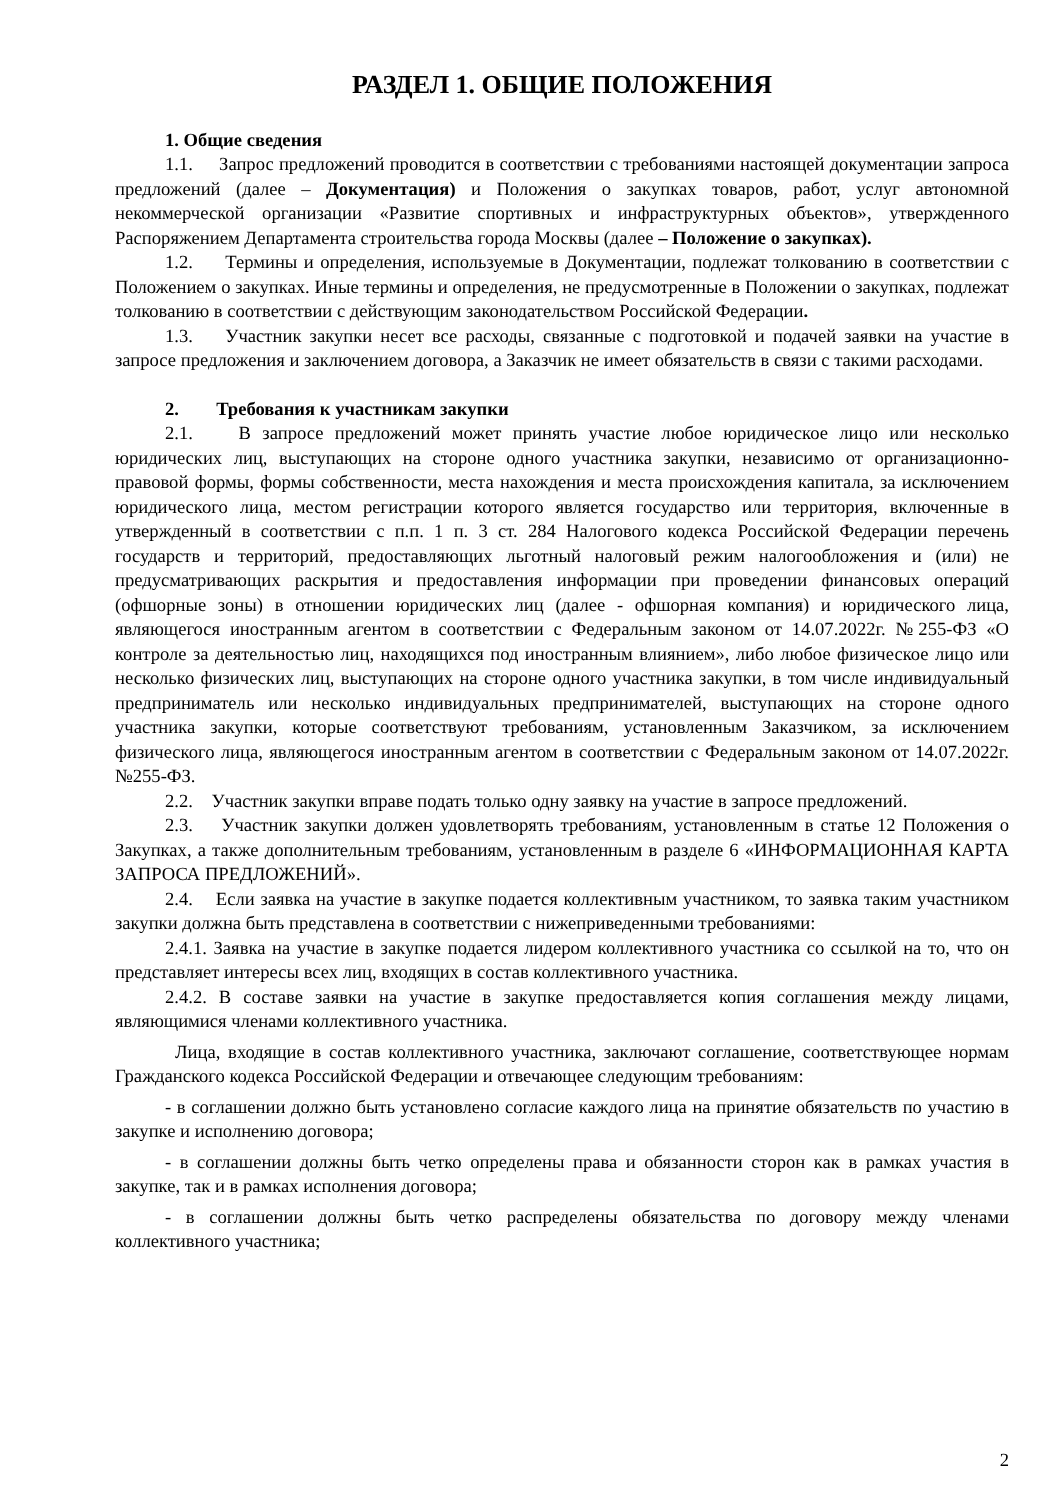РАЗДЕЛ 1. ОБЩИЕ ПОЛОЖЕНИЯ
1. Общие сведения
1.1. Запрос предложений проводится в соответствии с требованиями настоящей документации запроса предложений (далее – Документация) и Положения о закупках товаров, работ, услуг автономной некоммерческой организации «Развитие спортивных и инфраструктурных объектов», утвержденного Распоряжением Департамента строительства города Москвы (далее – Положение о закупках).
1.2. Термины и определения, используемые в Документации, подлежат толкованию в соответствии с Положением о закупках. Иные термины и определения, не предусмотренные в Положении о закупках, подлежат толкованию в соответствии с действующим законодательством Российской Федерации.
1.3. Участник закупки несет все расходы, связанные с подготовкой и подачей заявки на участие в запросе предложения и заключением договора, а Заказчик не имеет обязательств в связи с такими расходами.
2. Требования к участникам закупки
2.1. В запросе предложений может принять участие любое юридическое лицо или несколько юридических лиц, выступающих на стороне одного участника закупки, независимо от организационно-правовой формы, формы собственности, места нахождения и места происхождения капитала, за исключением юридического лица, местом регистрации которого является государство или территория, включенные в утвержденный в соответствии с п.п. 1 п. 3 ст. 284 Налогового кодекса Российской Федерации перечень государств и территорий, предоставляющих льготный налоговый режим налогообложения и (или) не предусматривающих раскрытия и предоставления информации при проведении финансовых операций (офшорные зоны) в отношении юридических лиц (далее - офшорная компания) и юридического лица, являющегося иностранным агентом в соответствии с Федеральным законом от 14.07.2022г. №255-ФЗ «О контроле за деятельностью лиц, находящихся под иностранным влиянием», либо любое физическое лицо или несколько физических лиц, выступающих на стороне одного участника закупки, в том числе индивидуальный предприниматель или несколько индивидуальных предпринимателей, выступающих на стороне одного участника закупки, которые соответствуют требованиям, установленным Заказчиком, за исключением физического лица, являющегося иностранным агентом в соответствии с Федеральным законом от 14.07.2022г. №255-ФЗ.
2.2. Участник закупки вправе подать только одну заявку на участие в запросе предложений.
2.3. Участник закупки должен удовлетворять требованиям, установленным в статье 12 Положения о Закупках, а также дополнительным требованиям, установленным в разделе 6 «ИНФОРМАЦИОННАЯ КАРТА ЗАПРОСА ПРЕДЛОЖЕНИЙ».
2.4. Если заявка на участие в закупке подается коллективным участником, то заявка таким участником закупки должна быть представлена в соответствии с нижеприведенными требованиями:
2.4.1. Заявка на участие в закупке подается лидером коллективного участника со ссылкой на то, что он представляет интересы всех лиц, входящих в состав коллективного участника.
2.4.2. В составе заявки на участие в закупке предоставляется копия соглашения между лицами, являющимися членами коллективного участника.
Лица, входящие в состав коллективного участника, заключают соглашение, соответствующее нормам Гражданского кодекса Российской Федерации и отвечающее следующим требованиям:
- в соглашении должно быть установлено согласие каждого лица на принятие обязательств по участию в закупке и исполнению договора;
- в соглашении должны быть четко определены права и обязанности сторон как в рамках участия в закупке, так и в рамках исполнения договора;
- в соглашении должны быть четко распределены обязательства по договору между членами коллективного участника;
2